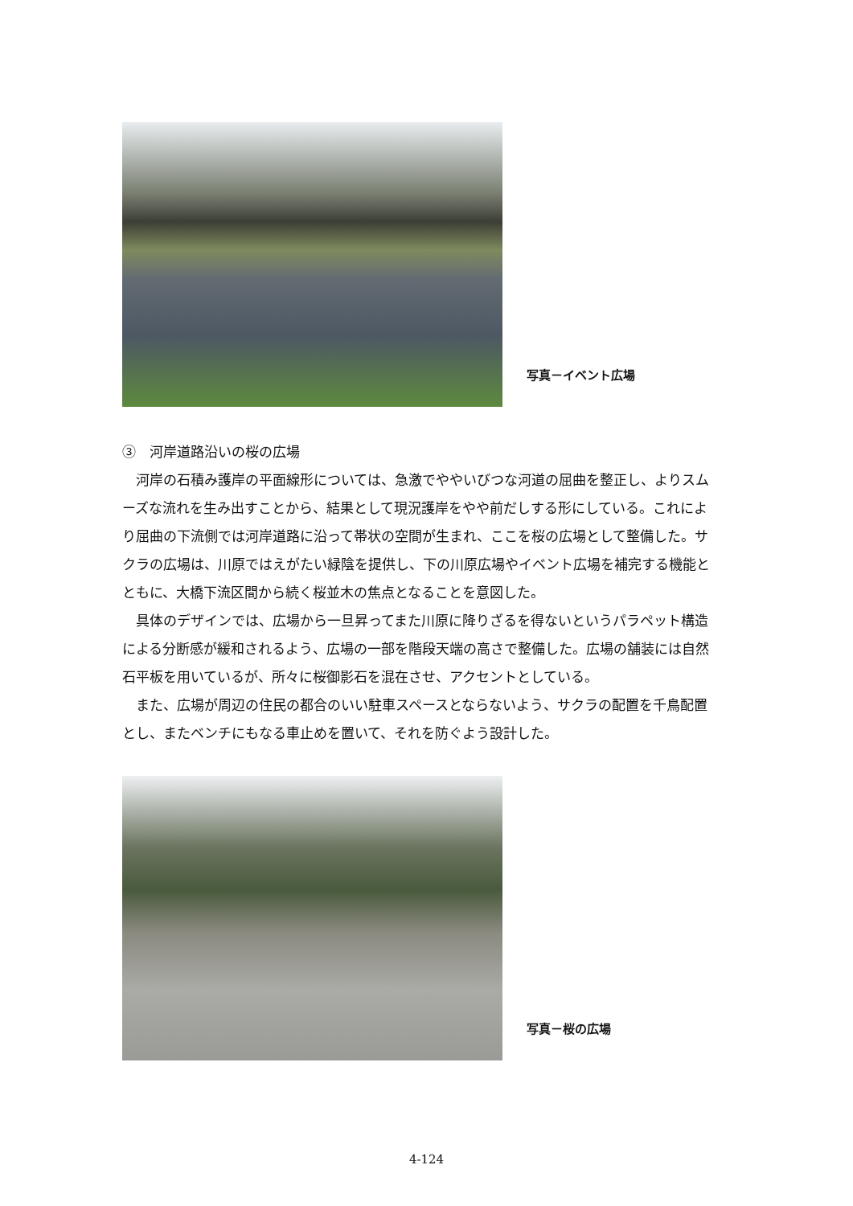写真－イベント広場
③　河岸道路沿いの桜の広場
　河岸の石積み護岸の平面線形については、急激でややいびつな河道の屈曲を整正し、よりスムーズな流れを生み出すことから、結果として現況護岸をやや前だしする形にしている。これにより屈曲の下流側では河岸道路に沿って帯状の空間が生まれ、ここを桜の広場として整備した。サクラの広場は、川原ではえがたい緑陰を提供し、下の川原広場やイベント広場を補完する機能とともに、大橋下流区間から続く桜並木の焦点となることを意図した。
　具体のデザインでは、広場から一旦昇ってまた川原に降りざるを得ないというパラペット構造による分断感が緩和されるよう、広場の一部を階段天端の高さで整備した。広場の舗装には自然石平板を用いているが、所々に桜御影石を混在させ、アクセントとしている。
　また、広場が周辺の住民の都合のいい駐車スペースとならないよう、サクラの配置を千鳥配置とし、またベンチにもなる車止めを置いて、それを防ぐよう設計した。
写真－桜の広場
4-124